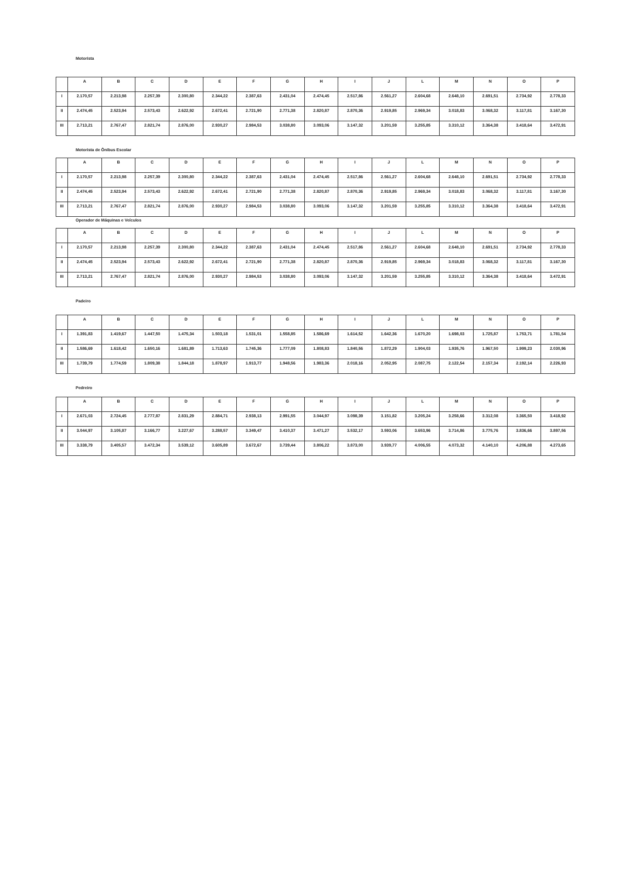Motorista
| | A | B | C | D | E | F | G | H | I | J | L | M | N | O | P |
| --- | --- | --- | --- | --- | --- | --- | --- | --- | --- | --- | --- | --- | --- | --- | --- |
| I | 2.170,57 | 2.213,98 | 2.257,39 | 2.300,80 | 2.344,22 | 2.387,63 | 2.431,04 | 2.474,45 | 2.517,86 | 2.561,27 | 2.604,68 | 2.648,10 | 2.691,51 | 2.734,92 | 2.778,33 |
| II | 2.474,45 | 2.523,94 | 2.573,43 | 2.622,92 | 2.672,41 | 2.721,90 | 2.771,38 | 2.820,87 | 2.870,36 | 2.919,85 | 2.969,34 | 3.018,83 | 3.068,32 | 3.117,81 | 3.167,30 |
| III | 2.713,21 | 2.767,47 | 2.821,74 | 2.876,00 | 2.930,27 | 2.984,53 | 3.038,80 | 3.093,06 | 3.147,32 | 3.201,59 | 3.255,85 | 3.310,12 | 3.364,38 | 3.418,64 | 3.472,91 |
Motorista de Ônibus Escolar
| | A | B | C | D | E | F | G | H | I | J | L | M | N | O | P |
| --- | --- | --- | --- | --- | --- | --- | --- | --- | --- | --- | --- | --- | --- | --- | --- |
| I | 2.170,57 | 2.213,98 | 2.257,39 | 2.300,80 | 2.344,22 | 2.387,63 | 2.431,04 | 2.474,45 | 2.517,86 | 2.561,27 | 2.604,68 | 2.648,10 | 2.691,51 | 2.734,92 | 2.778,33 |
| II | 2.474,45 | 2.523,94 | 2.573,43 | 2.622,92 | 2.672,41 | 2.721,90 | 2.771,38 | 2.820,87 | 2.870,36 | 2.919,85 | 2.969,34 | 3.018,83 | 3.068,32 | 3.117,81 | 3.167,30 |
| III | 2.713,21 | 2.767,47 | 2.821,74 | 2.876,00 | 2.930,27 | 2.984,53 | 3.038,80 | 3.093,06 | 3.147,32 | 3.201,59 | 3.255,85 | 3.310,12 | 3.364,38 | 3.418,64 | 3.472,91 |
Operador de Máquinas e Veículos
| | A | B | C | D | E | F | G | H | I | J | L | M | N | O | P |
| --- | --- | --- | --- | --- | --- | --- | --- | --- | --- | --- | --- | --- | --- | --- | --- |
| I | 2.170,57 | 2.213,98 | 2.257,39 | 2.300,80 | 2.344,22 | 2.387,63 | 2.431,04 | 2.474,45 | 2.517,86 | 2.561,27 | 2.604,68 | 2.648,10 | 2.691,51 | 2.734,92 | 2.778,33 |
| II | 2.474,45 | 2.523,94 | 2.573,43 | 2.622,92 | 2.672,41 | 2.721,90 | 2.771,38 | 2.820,87 | 2.870,36 | 2.919,85 | 2.969,34 | 3.018,83 | 3.068,32 | 3.117,81 | 3.167,30 |
| III | 2.713,21 | 2.767,47 | 2.821,74 | 2.876,00 | 2.930,27 | 2.984,53 | 3.038,80 | 3.093,06 | 3.147,32 | 3.201,59 | 3.255,85 | 3.310,12 | 3.364,38 | 3.418,64 | 3.472,91 |
Padeiro
| | A | B | C | D | E | F | G | H | I | J | L | M | N | O | P |
| --- | --- | --- | --- | --- | --- | --- | --- | --- | --- | --- | --- | --- | --- | --- | --- |
| I | 1.391,83 | 1.419,67 | 1.447,50 | 1.475,34 | 1.503,18 | 1.531,01 | 1.558,85 | 1.586,69 | 1.614,52 | 1.642,36 | 1.670,20 | 1.698,03 | 1.725,87 | 1.753,71 | 1.781,54 |
| II | 1.586,69 | 1.618,42 | 1.650,16 | 1.681,89 | 1.713,63 | 1.745,36 | 1.777,09 | 1.808,83 | 1.840,56 | 1.872,29 | 1.904,03 | 1.935,76 | 1.967,50 | 1.999,23 | 2.030,96 |
| III | 1.739,79 | 1.774,59 | 1.809,38 | 1.844,18 | 1.878,97 | 1.913,77 | 1.948,56 | 1.983,36 | 2.018,16 | 2.052,95 | 2.087,75 | 2.122,54 | 2.157,34 | 2.192,14 | 2.226,93 |
Pedreiro
| | A | B | C | D | E | F | G | H | I | J | L | M | N | O | P |
| --- | --- | --- | --- | --- | --- | --- | --- | --- | --- | --- | --- | --- | --- | --- | --- |
| I | 2.671,03 | 2.724,45 | 2.777,87 | 2.831,29 | 2.884,71 | 2.938,13 | 2.991,55 | 3.044,97 | 3.098,39 | 3.151,82 | 3.205,24 | 3.258,66 | 3.312,08 | 3.365,50 | 3.418,92 |
| II | 3.044,97 | 3.105,87 | 3.166,77 | 3.227,67 | 3.288,57 | 3.349,47 | 3.410,37 | 3.471,27 | 3.532,17 | 3.593,06 | 3.653,96 | 3.714,86 | 3.775,76 | 3.836,66 | 3.897,56 |
| III | 3.338,79 | 3.405,57 | 3.472,34 | 3.539,12 | 3.605,89 | 3.672,67 | 3.739,44 | 3.806,22 | 3.873,00 | 3.939,77 | 4.006,55 | 4.073,32 | 4.140,10 | 4.206,88 | 4.273,65 |